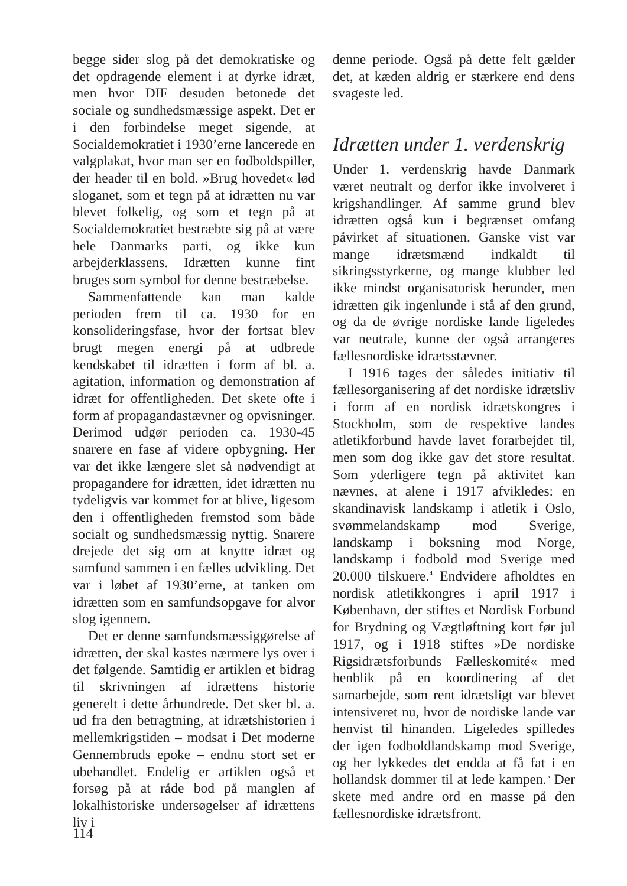begge sider slog på det demokratiske og det opdragende element i at dyrke idræt, men hvor DIF desuden betonede det sociale og sundhedsmæssige aspekt. Det er i den forbindelse meget sigende, at Socialdemokratiet i 1930’erne lancerede en valgplakat, hvor man ser en fodboldspiller, der header til en bold. »Brug hovedet« lød sloganet, som et tegn på at idrætten nu var blevet folkelig, og som et tegn på at Socialdemokratiet bestræbte sig på at være hele Danmarks parti, og ikke kun arbejderklassens. Idrætten kunne fint bruges som symbol for denne bestræbelse.
Sammenfattende kan man kalde perioden frem til ca. 1930 for en konsolideringsfase, hvor der fortsat blev brugt megen energi på at udbrede kendskabet til idrætten i form af bl. a. agitation, information og demonstration af idræt for offentligheden. Det skete ofte i form af propagandastævner og opvisninger. Derimod udgør perioden ca. 1930-45 snarere en fase af videre opbygning. Her var det ikke længere slet så nødvendigt at propagandere for idrætten, idet idrætten nu tydeligvis var kommet for at blive, ligesom den i offentligheden fremstod som både socialt og sundhedsmæssig nyttig. Snarere drejede det sig om at knytte idræt og samfund sammen i en fælles udvikling. Det var i løbet af 1930’erne, at tanken om idrætten som en samfundsopgave for alvor slog igennem.
Det er denne samfundsmæssiggørelse af idrætten, der skal kastes nærmere lys over i det følgende. Samtidig er artiklen et bidrag til skrivningen af idrættens historie generelt i dette århundrede. Det sker bl. a. ud fra den betragtning, at idrætshistorien i mellemkrigstiden – modsat i Det moderne Gennembruds epoke – endnu stort set er ubehandlet. Endelig er artiklen også et forsøg på at råde bod på manglen af lokalhistoriske undersøgelser af idrættens liv i
denne periode. Også på dette felt gælder det, at kæden aldrig er stærkere end dens svageste led.
Idrætten under 1. verdenskrig
Under 1. verdenskrig havde Danmark været neutralt og derfor ikke involveret i krigshandlinger. Af samme grund blev idrætten også kun i begrænset omfang påvirket af situationen. Ganske vist var mange idrætsmænd indkaldt til sikringsstyrkerne, og mange klubber led ikke mindst organisatorisk herunder, men idrætten gik ingenlunde i stå af den grund, og da de øvrige nordiske lande ligeledes var neutrale, kunne der også arrangeres fællesnordiske idrætsstævner.
I 1916 tages der således initiativ til fællesorganisering af det nordiske idrætsliv i form af en nordisk idrætskongres i Stockholm, som de respektive landes atletikforbund havde lavet forarbejdet til, men som dog ikke gav det store resultat. Som yderligere tegn på aktivitet kan nævnes, at alene i 1917 afvikledes: en skandinavisk landskamp i atletik i Oslo, svømmelandskamp mod Sverige, landskamp i boksning mod Norge, landskamp i fodbold mod Sverige med 20.000 tilskuere.<sup>4</sup> Endvidere afholdtes en nordisk atletikkongres i april 1917 i København, der stiftes et Nordisk Forbund for Brydning og Vægtløftning kort før jul 1917, og i 1918 stiftes »De nordiske Rigsidrætsforbunds Fælleskomité« med henblik på en koordinering af det samarbejde, som rent idrætsligt var blevet intensiveret nu, hvor de nordiske lande var henvist til hinanden. Ligeledes spilledes der igen fodboldlandskamp mod Sverige, og her lykkedes det endda at få fat i en hollandsk dommer til at lede kampen.<sup>5</sup> Der skete med andre ord en masse på den fællesnordiske idrætsfront.
114